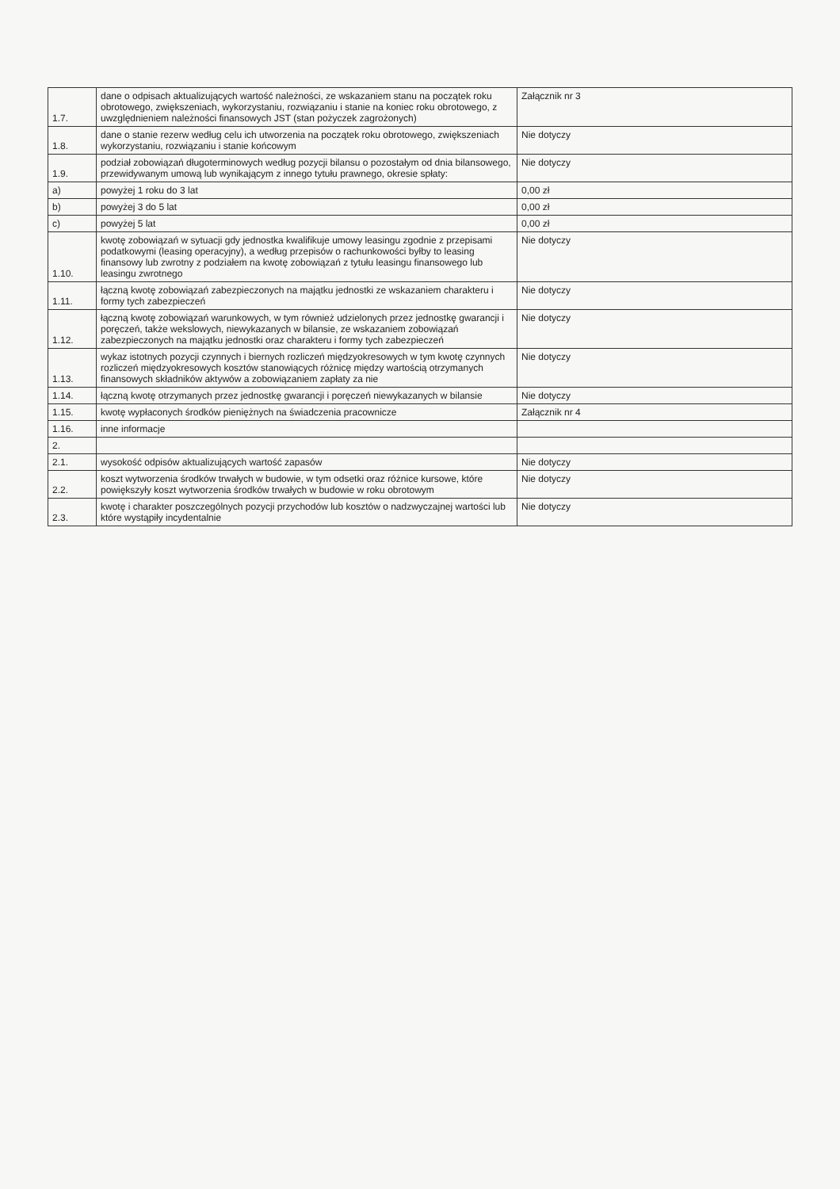| 1.7. | dane o odpisach aktualizujących wartość należności, ze wskazaniem stanu na początek roku obrotowego, zwiększeniach, wykorzystaniu, rozwiązaniu i stanie na koniec roku obrotowego, z uwzględnieniem należności finansowych JST (stan pożyczek zagrożonych) | Załącznik nr 3 |
| 1.8. | dane o stanie rezerw według celu ich utworzenia na początek roku obrotowego, zwiększeniach wykorzystaniu, rozwiązaniu i stanie końcowym | Nie dotyczy |
| 1.9. | podział zobowiązań długoterminowych według pozycji bilansu o pozostałym od dnia bilansowego, przewidywanym umową lub wynikającym z innego tytułu prawnego, okresie spłaty: | Nie dotyczy |
| a) | powyżej 1 roku do 3 lat | 0,00 zł |
| b) | powyżej 3 do 5 lat | 0,00 zł |
| c) | powyżej 5 lat | 0,00 zł |
| 1.10. | kwotę zobowiązań w sytuacji gdy jednostka kwalifikuje umowy leasingu zgodnie z przepisami podatkowymi (leasing operacyjny), a według przepisów o rachunkowości byłby to leasing finansowy lub zwrotny z podziałem na kwotę zobowiązań z tytułu leasingu finansowego lub leasingu zwrotnego | Nie dotyczy |
| 1.11. | łączną kwotę zobowiązań zabezpieczonych na majątku jednostki ze wskazaniem charakteru i formy tych zabezpieczeń | Nie dotyczy |
| 1.12. | łączną kwotę zobowiązań warunkowych, w tym również udzielonych przez jednostkę gwarancji i poręczeń, także wekslowych, niewykazanych w bilansie, ze wskazaniem zobowiązań zabezpieczonych na majątku jednostki oraz charakteru i formy tych zabezpieczeń | Nie dotyczy |
| 1.13. | wykaz istotnych pozycji czynnych i biernych rozliczeń międzyokresowych w tym kwotę czynnych rozliczeń międzyokresowych kosztów stanowiących różnicę między wartością otrzymanych finansowych składników aktywów a zobowiązaniem zapłaty za nie | Nie dotyczy |
| 1.14. | łączną kwotę otrzymanych przez jednostkę gwarancji i poręczeń niewykazanych w bilansie | Nie dotyczy |
| 1.15. | kwotę wypłaconych środków pieniężnych na świadczenia pracownicze | Załącznik nr 4 |
| 1.16. | inne informacje | |
| 2. | | |
| 2.1. | wysokość odpisów aktualizujących wartość zapasów | Nie dotyczy |
| 2.2. | koszt wytworzenia środków trwałych w budowie, w tym odsetki oraz różnice kursowe, które powiększyły koszt wytworzenia środków trwałych w budowie w roku obrotowym | Nie dotyczy |
| 2.3. | kwotę i charakter poszczególnych pozycji przychodów lub kosztów o nadzwyczajnej wartości lub które wystąpiły incydentalnie | Nie dotyczy |